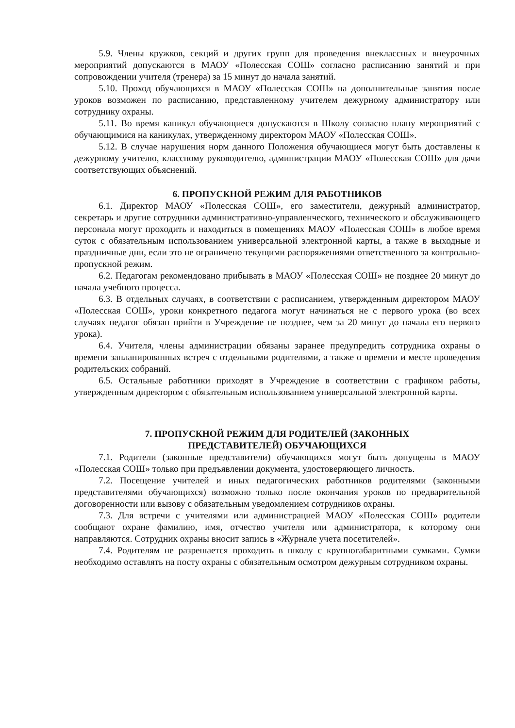5.9. Члены кружков, секций и других групп для проведения внеклассных и внеурочных мероприятий допускаются в МАОУ «Полесская СОШ» согласно расписанию занятий и при сопровождении учителя (тренера) за 15 минут до начала занятий.
5.10. Проход обучающихся в МАОУ «Полесская СОШ» на дополнительные занятия после уроков возможен по расписанию, представленному учителем дежурному администратору или сотруднику охраны.
5.11. Во время каникул обучающиеся допускаются в Школу согласно плану мероприятий с обучающимися на каникулах, утвержденному директором МАОУ «Полесская СОШ».
5.12. В случае нарушения норм данного Положения обучающиеся могут быть доставлены к дежурному учителю, классному руководителю, администрации МАОУ «Полесская СОШ» для дачи соответствующих объяснений.
6. ПРОПУСКНОЙ РЕЖИМ ДЛЯ РАБОТНИКОВ
6.1. Директор МАОУ «Полесская СОШ», его заместители, дежурный администратор, секретарь и другие сотрудники административно-управленческого, технического и обслуживающего персонала могут проходить и находиться в помещениях МАОУ «Полесская СОШ» в любое время суток с обязательным использованием универсальной электронной карты, а также в выходные и праздничные дни, если это не ограничено текущими распоряжениями ответственного за контрольно-пропускной режим.
6.2. Педагогам рекомендовано прибывать в МАОУ «Полесская СОШ» не позднее 20 минут до начала учебного процесса.
6.3. В отдельных случаях, в соответствии с расписанием, утвержденным директором МАОУ «Полесская СОШ», уроки конкретного педагога могут начинаться не с первого урока (во всех случаях педагог обязан прийти в Учреждение не позднее, чем за 20 минут до начала его первого урока).
6.4. Учителя, члены администрации обязаны заранее предупредить сотрудника охраны о времени запланированных встреч с отдельными родителями, а также о времени и месте проведения родительских собраний.
6.5. Остальные работники приходят в Учреждение в соответствии с графиком работы, утвержденным директором с обязательным использованием универсальной электронной карты.
7. ПРОПУСКНОЙ РЕЖИМ ДЛЯ РОДИТЕЛЕЙ (ЗАКОННЫХ
ПРЕДСТАВИТЕЛЕЙ) ОБУЧАЮЩИХСЯ
7.1. Родители (законные представители) обучающихся могут быть допущены в МАОУ «Полесская СОШ» только при предъявлении документа, удостоверяющего личность.
7.2. Посещение учителей и иных педагогических работников родителями (законными представителями обучающихся) возможно только после окончания уроков по предварительной договоренности или вызову с обязательным уведомлением сотрудников охраны.
7.3. Для встречи с учителями или администрацией МАОУ «Полесская СОШ» родители сообщают охране фамилию, имя, отчество учителя или администратора, к которому они направляются. Сотрудник охраны вносит запись в «Журнале учета посетителей».
7.4. Родителям не разрешается проходить в школу с крупногабаритными сумками. Сумки необходимо оставлять на посту охраны с обязательным осмотром дежурным сотрудником охраны.